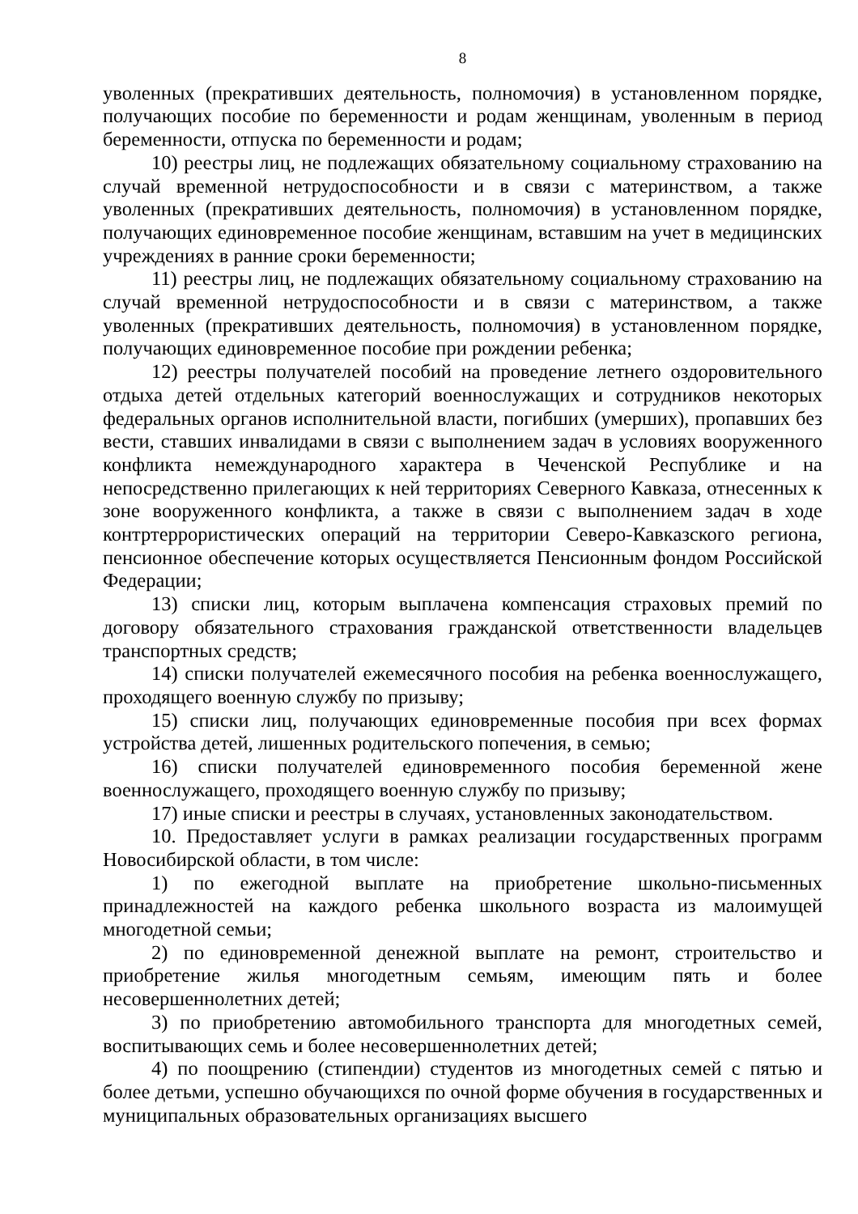8
уволенных (прекративших деятельность, полномочия) в установленном порядке, получающих пособие по беременности и родам женщинам, уволенным в период беременности, отпуска по беременности и родам;
10) реестры лиц, не подлежащих обязательному социальному страхованию на случай временной нетрудоспособности и в связи с материнством, а также уволенных (прекративших деятельность, полномочия) в установленном порядке, получающих единовременное пособие женщинам, вставшим на учет в медицинских учреждениях в ранние сроки беременности;
11) реестры лиц, не подлежащих обязательному социальному страхованию на случай временной нетрудоспособности и в связи с материнством, а также уволенных (прекративших деятельность, полномочия) в установленном порядке, получающих единовременное пособие при рождении ребенка;
12) реестры получателей пособий на проведение летнего оздоровительного отдыха детей отдельных категорий военнослужащих и сотрудников некоторых федеральных органов исполнительной власти, погибших (умерших), пропавших без вести, ставших инвалидами в связи с выполнением задач в условиях вооруженного конфликта немеждународного характера в Чеченской Республике и на непосредственно прилегающих к ней территориях Северного Кавказа, отнесенных к зоне вооруженного конфликта, а также в связи с выполнением задач в ходе контртеррористических операций на территории Северо-Кавказского региона, пенсионное обеспечение которых осуществляется Пенсионным фондом Российской Федерации;
13) списки лиц, которым выплачена компенсация страховых премий по договору обязательного страхования гражданской ответственности владельцев транспортных средств;
14) списки получателей ежемесячного пособия на ребенка военнослужащего, проходящего военную службу по призыву;
15) списки лиц, получающих единовременные пособия при всех формах устройства детей, лишенных родительского попечения, в семью;
16) списки получателей единовременного пособия беременной жене военнослужащего, проходящего военную службу по призыву;
17) иные списки и реестры в случаях, установленных законодательством.
10. Предоставляет услуги в рамках реализации государственных программ Новосибирской области, в том числе:
1) по ежегодной выплате на приобретение школьно-письменных принадлежностей на каждого ребенка школьного возраста из малоимущей многодетной семьи;
2) по единовременной денежной выплате на ремонт, строительство и приобретение жилья многодетным семьям, имеющим пять и более несовершеннолетних детей;
3) по приобретению автомобильного транспорта для многодетных семей, воспитывающих семь и более несовершеннолетних детей;
4) по поощрению (стипендии) студентов из многодетных семей с пятью и более детьми, успешно обучающихся по очной форме обучения в государственных и муниципальных образовательных организациях высшего